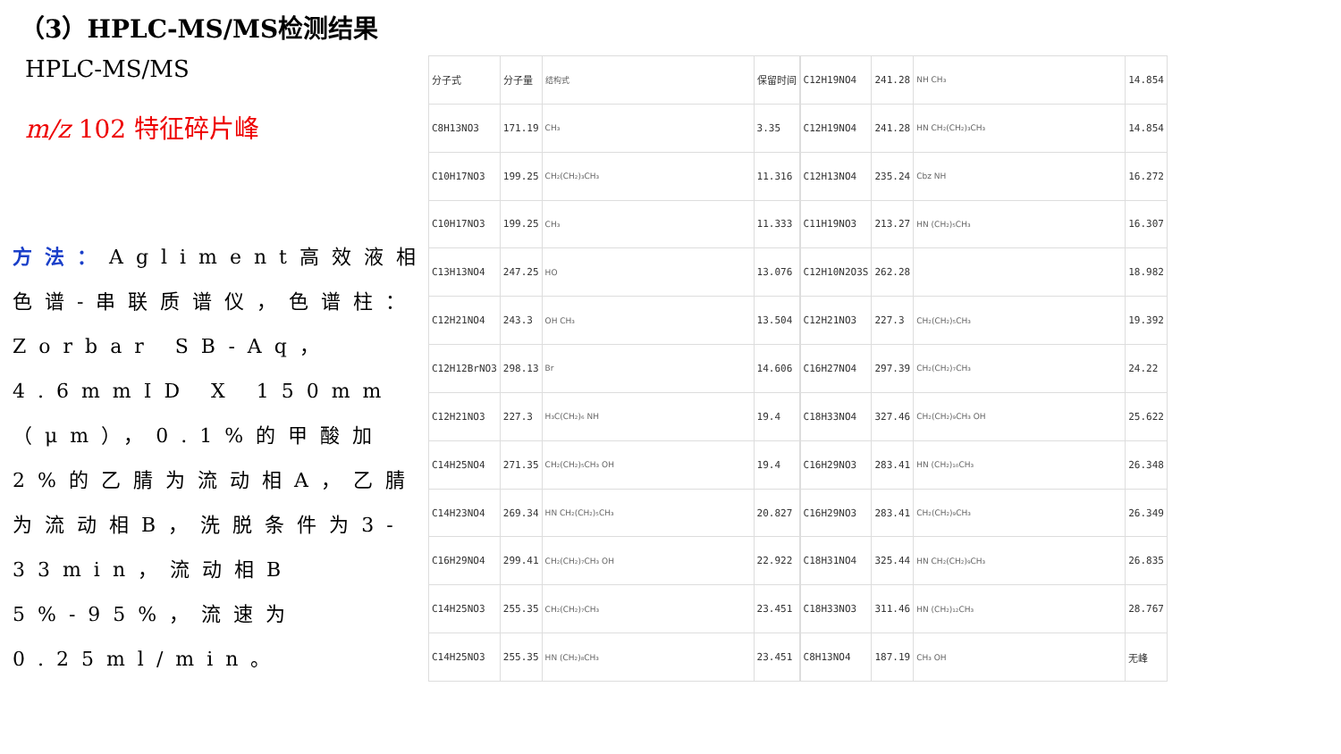（3）HPLC-MS/MS检测结果
HPLC-MS/MS
m/z 102 特征碎片峰
方法：Agliment高效液相色谱-串联质谱仪，色谱柱：Zorbar SB-Aq，4.6mmID X 150mm（μm），0.1%的甲酸加2%的乙腈为流动相A，乙腈为流动相B，洗脱条件为3-33min，流动相B 5%-95%，流速为0.25ml/min。
| 分子式 | 分子量 | 结构式 | 保留时间 |
| C8H13NO3 | 171.19 | CH₃ | 3.35 |
| C10H17NO3 | 199.25 | CH₂(CH₂)₃CH₃ | 11.316 |
| C10H17NO3 | 199.25 | CH₃ | 11.333 |
| C13H13NO4 | 247.25 | HO | 13.076 |
| C12H21NO4 | 243.3 | OH CH₃ | 13.504 |
| C12H12BrNO3 | 298.13 | Br | 14.606 |
| C12H21NO3 | 227.3 | H₃C(CH₂)₆ NH | 19.4 |
| C14H25NO4 | 271.35 | CH₂(CH₂)₅CH₃ OH | 19.4 |
| C14H23NO4 | 269.34 | HN CH₂(CH₂)₅CH₃ | 20.827 |
| C16H29NO4 | 299.41 | CH₂(CH₂)₇CH₃ OH | 22.922 |
| C14H25NO3 | 255.35 | CH₂(CH₂)₇CH₃ | 23.451 |
| C14H25NO3 | 255.35 | HN (CH₂)₈CH₃ | 23.451 |
| C12H19NO4 | 241.28 | NH CH₃ | 14.854 |
| C12H19NO4 | 241.28 | HN CH₂(CH₂)₃CH₃ | 14.854 |
| C12H13NO4 | 235.24 | Cbz NH | 16.272 |
| C11H19NO3 | 213.27 | HN (CH₂)₅CH₃ | 16.307 |
| C12H10N2O3S | 262.28 | | 18.982 |
| C12H21NO3 | 227.3 | CH₂(CH₂)₅CH₃ | 19.392 |
| C16H27NO4 | 297.39 | CH₂(CH₂)₇CH₃ | 24.22 |
| C18H33NO4 | 327.46 | CH₂(CH₂)₉CH₃ OH | 25.622 |
| C16H29NO3 | 283.41 | HN (CH₂)₁₀CH₃ | 26.348 |
| C16H29NO3 | 283.41 | CH₂(CH₂)₉CH₃ | 26.349 |
| C18H31NO4 | 325.44 | HN CH₂(CH₂)₉CH₃ | 26.835 |
| C18H33NO3 | 311.46 | HN (CH₂)₁₂CH₃ | 28.767 |
| C8H13NO4 | 187.19 | CH₃ OH | 无峰 |